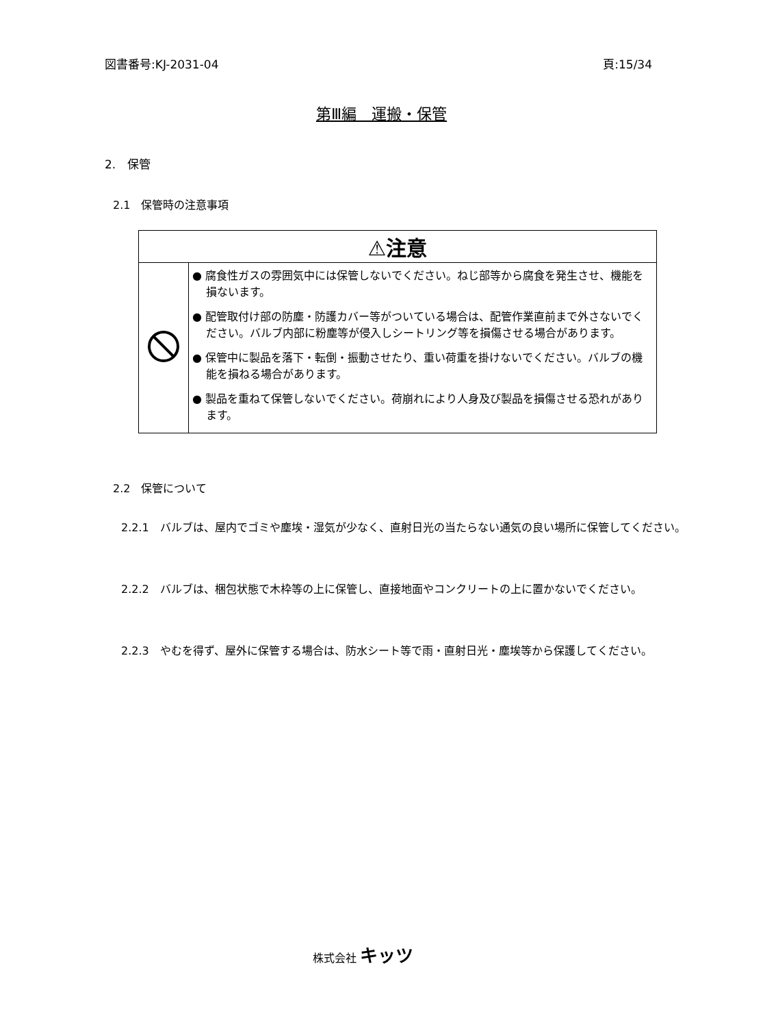図書番号:KJ-2031-04 頁:15/34
第Ⅲ編　運搬・保管
2.　保管
2.1　保管時の注意事項
| ⚠注意 | |
| --- | --- |
| | ● 腐食性ガスの雰囲気中には保管しないでください。ねじ部等から腐食を発生させ、機能を損ないます。 ● 配管取付け部の防塵・防護カバー等がついている場合は、配管作業直前まで外さないでください。バルブ内部に粉塵等が侵入しシートリング等を損傷させる場合があります。 ● 保管中に製品を落下・転倒・振動させたり、重い荷重を掛けないでください。バルブの機能を損ねる場合があります。 ● 製品を重ねて保管しないでください。荷崩れにより人身及び製品を損傷させる恐れがあります。 |
2.2　保管について
2.2.1　バルブは、屋内でゴミや塵埃・湿気が少なく、直射日光の当たらない通気の良い場所に保管してください。
2.2.2　バルブは、梱包状態で木枠等の上に保管し、直接地面やコンクリートの上に置かないでください。
2.2.3　やむを得ず、屋外に保管する場合は、防水シート等で雨・直射日光・塵埃等から保護してください。
株式会社 キッツ